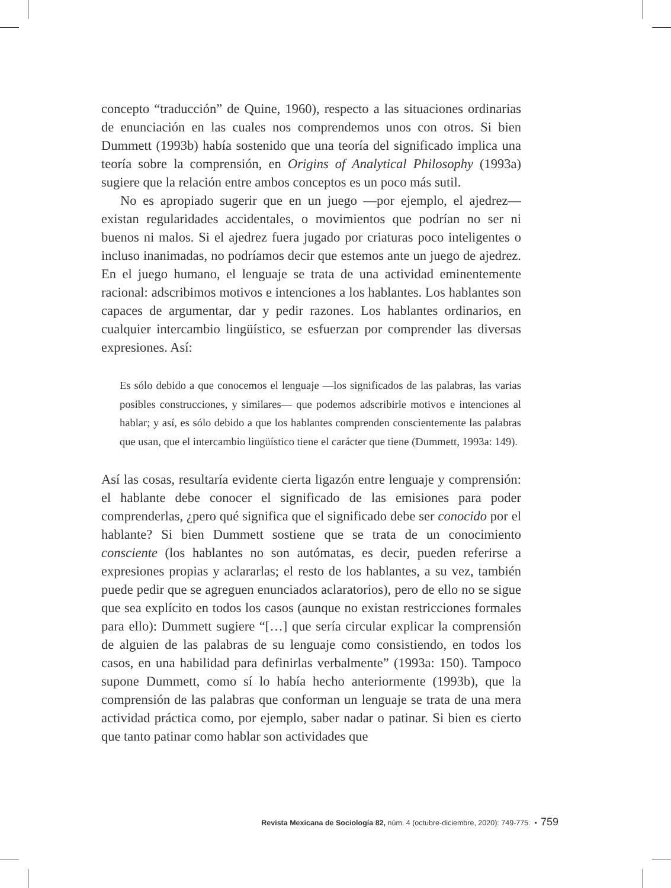concepto “traducción” de Quine, 1960), respecto a las situaciones ordinarias de enunciación en las cuales nos comprendemos unos con otros. Si bien Dummett (1993b) había sostenido que una teoría del significado implica una teoría sobre la comprensión, en Origins of Analytical Philosophy (1993a) sugiere que la relación entre ambos conceptos es un poco más sutil.
No es apropiado sugerir que en un juego —por ejemplo, el ajedrez— existan regularidades accidentales, o movimientos que podrían no ser ni buenos ni malos. Si el ajedrez fuera jugado por criaturas poco inteligentes o incluso inanimadas, no podríamos decir que estemos ante un juego de ajedrez. En el juego humano, el lenguaje se trata de una actividad eminentemente racional: adscribimos motivos e intenciones a los hablantes. Los hablantes son capaces de argumentar, dar y pedir razones. Los hablantes ordinarios, en cualquier intercambio lingüístico, se esfuerzan por comprender las diversas expresiones. Así:
Es sólo debido a que conocemos el lenguaje —los significados de las palabras, las varias posibles construcciones, y similares— que podemos adscribirle motivos e intenciones al hablar; y así, es sólo debido a que los hablantes comprenden conscientemente las palabras que usan, que el intercambio lingüístico tiene el carácter que tiene (Dummett, 1993a: 149).
Así las cosas, resultaría evidente cierta ligazón entre lenguaje y comprensión: el hablante debe conocer el significado de las emisiones para poder comprenderlas, ¿pero qué significa que el significado debe ser conocido por el hablante? Si bien Dummett sostiene que se trata de un conocimiento consciente (los hablantes no son autómatas, es decir, pueden referirse a expresiones propias y aclararlas; el resto de los hablantes, a su vez, también puede pedir que se agreguen enunciados aclaratorios), pero de ello no se sigue que sea explícito en todos los casos (aunque no existan restricciones formales para ello): Dummett sugiere “[…] que sería circular explicar la comprensión de alguien de las palabras de su lenguaje como consistiendo, en todos los casos, en una habilidad para definirlas verbalmente” (1993a: 150). Tampoco supone Dummett, como sí lo había hecho anteriormente (1993b), que la comprensión de las palabras que conforman un lenguaje se trata de una mera actividad práctica como, por ejemplo, saber nadar o patinar. Si bien es cierto que tanto patinar como hablar son actividades que
Revista Mexicana de Sociología 82, núm. 4 (octubre-diciembre, 2020): 749-775. • 759